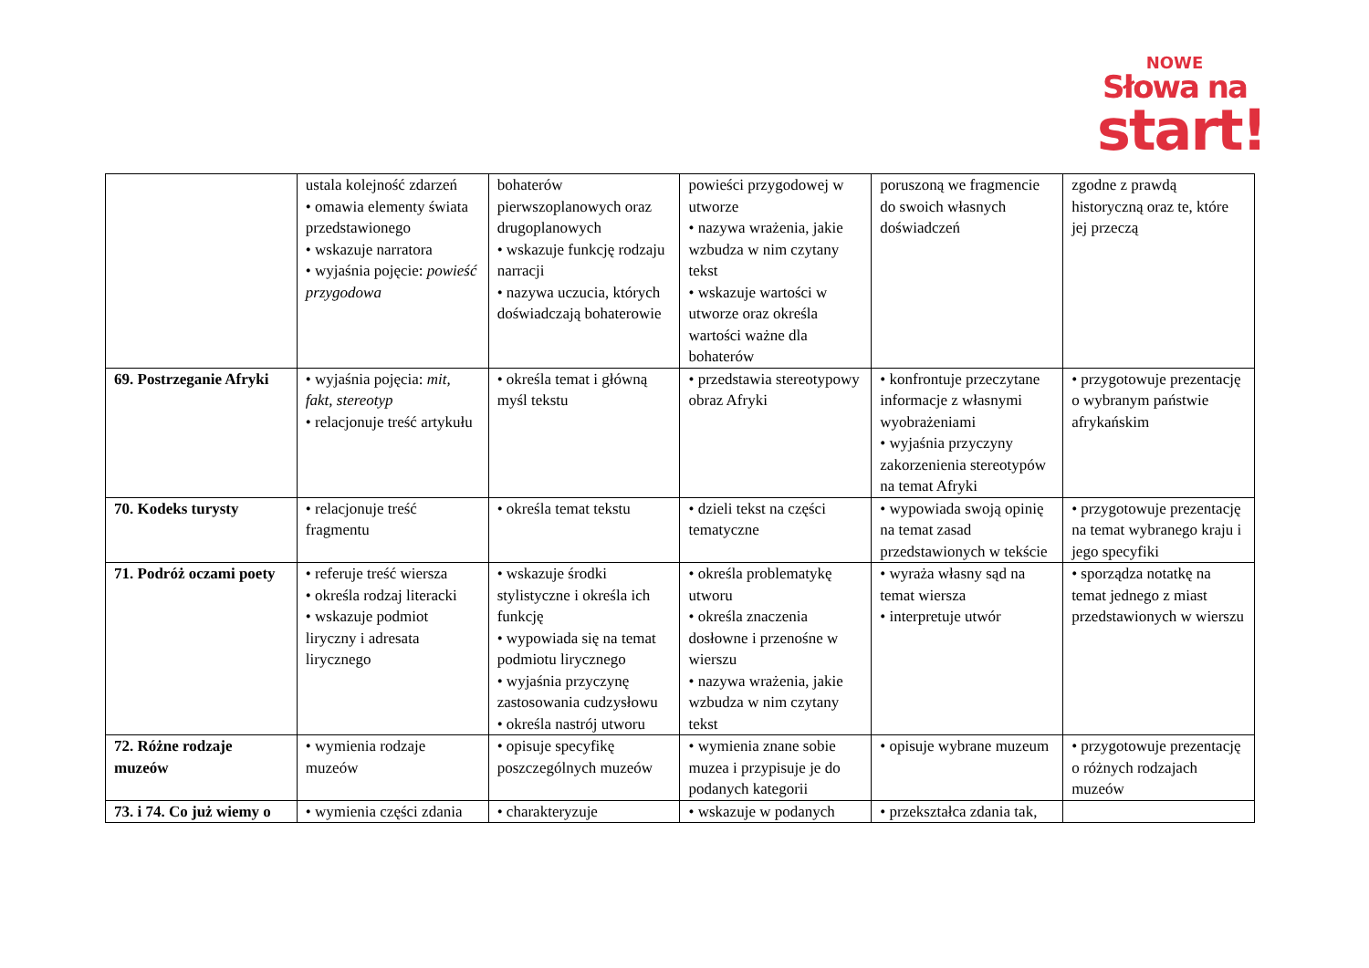NOWE
Słowa na
start!
| | ustala kolejność zdarzeń • omawia elementy świata przedstawionego • wskazuje narratora • wyjaśnia pojęcie: powieść przygodowa | bohaterów pierwszoplanowych oraz drugoplanowych • wskazuje funkcję rodzaju narracji • nazywa uczucia, których doświadczają bohaterowie | powieści przygodowej w utworze • nazywa wrażenia, jakie wzbudza w nim czytany tekst • wskazuje wartości w utworze oraz określa wartości ważne dla bohaterów | poruszoną we fragmencie do swoich własnych doświadczeń | zgodne z prawdą historyczną oraz te, które jej przeczą |
| 69. Postrzeganie Afryki | • wyjaśnia pojęcia: mit, fakt, stereotyp • relacjonuje treść artykułu | • określa temat i główną myśl tekstu | • przedstawia stereotypowy obraz Afryki | • konfrontuje przeczytane informacje z własnymi wyobrażeniami • wyjaśnia przyczyny zakorzenienia stereotypów na temat Afryki | • przygotowuje prezentację o wybranym państwie afrykańskim |
| 70. Kodeks turysty | • relacjonuje treść fragmentu | • określa temat tekstu | • dzieli tekst na części tematyczne | • wypowiada swoją opinię na temat zasad przedstawionych w tekście | • przygotowuje prezentację na temat wybranego kraju i jego specyfiki |
| 71. Podróż oczami poety | • referuje treść wiersza • określa rodzaj literacki • wskazuje podmiot liryczny i adresata lirycznego | • wskazuje środki stylistyczne i określa ich funkcję • wypowiada się na temat podmiotu lirycznego • wyjaśnia przyczynę zastosowania cudzysłowu • określa nastrój utworu | • określa problematykę utworu • określa znaczenia dosłowne i przenośne w wierszu • nazywa wrażenia, jakie wzbudza w nim czytany tekst | • wyraża własny sąd na temat wiersza • interpretuje utwór | • sporządza notatkę na temat jednego z miast przedstawionych w wierszu |
| 72. Różne rodzaje muzeów | • wymienia rodzaje muzeów | • opisuje specyfikę poszczególnych muzeów | • wymienia znane sobie muzea i przypisuje je do podanych kategorii | • opisuje wybrane muzeum | • przygotowuje prezentację o różnych rodzajach muzeów |
| 73. i 74. Co już wiemy o | • wymienia części zdania | • charakteryzuje | • wskazuje w podanych | • przekształca zdania tak, | |